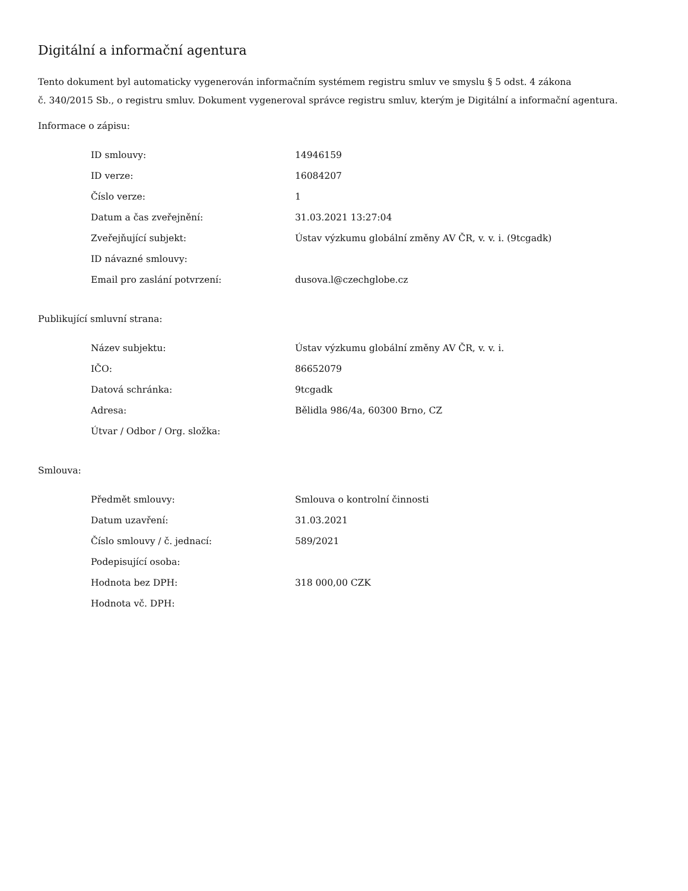Digitální a informační agentura
Tento dokument byl automaticky vygenerován informačním systémem registru smluv ve smyslu § 5 odst. 4 zákona
č. 340/2015 Sb., o registru smluv. Dokument vygeneroval správce registru smluv, kterým je Digitální a informační agentura.
Informace o zápisu:
| ID smlouvy: | 14946159 |
| ID verze: | 16084207 |
| Číslo verze: | 1 |
| Datum a čas zveřejnění: | 31.03.2021 13:27:04 |
| Zveřejňující subjekt: | Ústav výzkumu globální změny AV ČR, v. v. i. (9tcgadk) |
| ID návazné smlouvy: | |
| Email pro zaslání potvrzení: | dusova.l@czechglobe.cz |
Publikující smluvní strana:
| Název subjektu: | Ústav výzkumu globální změny AV ČR, v. v. i. |
| IČO: | 86652079 |
| Datová schránka: | 9tcgadk |
| Adresa: | Bělidla 986/4a, 60300 Brno, CZ |
| Útvar / Odbor / Org. složka: | |
Smlouva:
| Předmět smlouvy: | Smlouva o kontrolní činnosti |
| Datum uzavření: | 31.03.2021 |
| Číslo smlouvy / č. jednací: | 589/2021 |
| Podepisující osoba: | |
| Hodnota bez DPH: | 318 000,00 CZK |
| Hodnota vč. DPH: | |